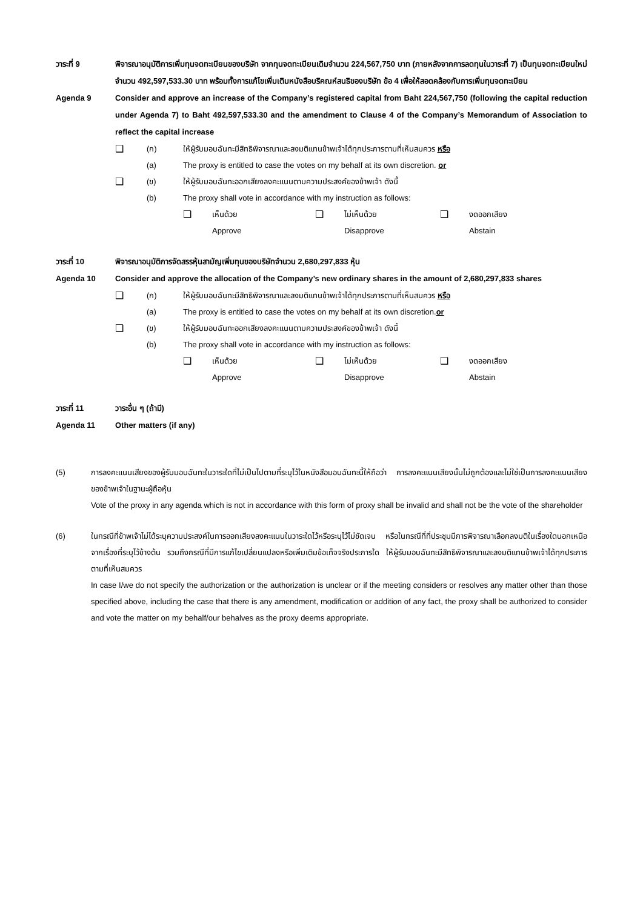วาระที่ 9 พิจารณาอนุมัติการเพิ่มทุนจดทะเบียนของบริษัท จากทุนจดทะเบียนเดิมจำนวน 224,567,750 บาท (ภายหลังจากการลดทุนในวาระที่ 7) เป็นทุนจดทะเบียนใหม่จำนวน 492,597,533.30 บาท พร้อมทั้งการแก้ไขเพิ่มเติมหนังสือบริคณห์สนธิของบริษัท ข้อ 4 เพื่อให้สอดคล้องกับการเพิ่มทุนจดทะเบียน
Agenda 9 Consider and approve an increase of the Company’s registered capital from Baht 224,567,750 (following the capital reduction under Agenda 7) to Baht 492,597,533.30 and the amendment to Clause 4 of the Company’s Memorandum of Association to reflect the capital increase
❑ (ก) ให้ผู้รับมอบฉันทะมีสิทธิพิจารณาและลงมติแทนข้าพเจ้าได้ทุกประการตามที่เห็นสมควร หรือ
(a) The proxy is entitled to case the votes on my behalf at its own discretion. or
❑ (ข) ให้ผู้รับมอบฉันทะออกเสียงลงคะแนนตามความประสงค์ของข้าพเจ้า ดังนี้
(b) The proxy shall vote in accordance with my instruction as follows:
❑ เห็นด้วย
Approve
❑ ไม่เห็นด้วย
Disapprove
❑ งดออกเสียง
Abstain
วาระที่ 10 พิจารณาอนุมัติการจัดสรรหุ้นสามัญเพิ่มทุนของบริษัทจำนวน 2,680,297,833 หุ้น
Agenda 10 Consider and approve the allocation of the Company’s new ordinary shares in the amount of 2,680,297,833 shares
❑ (ก) ให้ผู้รับมอบฉันทะมีสิทธิพิจารณาและลงมติแทนข้าพเจ้าได้ทุกประการตามที่เห็นสมควร หรือ
(a) The proxy is entitled to case the votes on my behalf at its own discretion.or
❑ (ข) ให้ผู้รับมอบฉันทะออกเสียงลงคะแนนตามความประสงค์ของข้าพเจ้า ดังนี้
(b) The proxy shall vote in accordance with my instruction as follows:
❑ เห็นด้วย
Approve
❑ ไม่เห็นด้วย
Disapprove
❑ งดออกเสียง
Abstain
วาระที่ 11 วาระอื่น ๆ (ถ้ามี)
Agenda 11 Other matters (if any)
(5) การลงคะแนนเสียงของผู้รับมอบฉันทะในวาระใดที่ไม่เป็นไปตามที่ระบุไว้ในหนังสือมอบฉันทะนี้ให้ถือว่า การลงคะแนนเสียงนั้นไม่ถูกต้องและไม่ใช่เป็นการลงคะแนนเสียงของข้าพเจ้าในฐานะผู้ถือหุ้น
Vote of the proxy in any agenda which is not in accordance with this form of proxy shall be invalid and shall not be the vote of the shareholder
(6) ในกรณีที่ข้าพเจ้าไม่ได้ระบุความประสงค์ในการออกเสียงลงคะแนนในวาระใดไว้หรือระบุไว้ไม่ชัดเจน หรือในกรณีที่ที่ประชุมมีการพิจารณาเลือกลงมติในเรื่องใดนอกเหนือจากเรื่องที่ระบุไว้ข้างต้น รวมถึงกรณีที่มีการแก้ไขเปลี่ยนแปลงหรือเพิ่มเติมข้อเท็จจริงประการใด ให้ผู้รับมอบฉันทะมีสิทธิพิจารณาและลงมติแทนข้าพเจ้าได้ทุกประการตามที่เห็นสมควร
In case I/we do not specify the authorization or the authorization is unclear or if the meeting considers or resolves any matter other than those specified above, including the case that there is any amendment, modification or addition of any fact, the proxy shall be authorized to consider and vote the matter on my behalf/our behalves as the proxy deems appropriate.